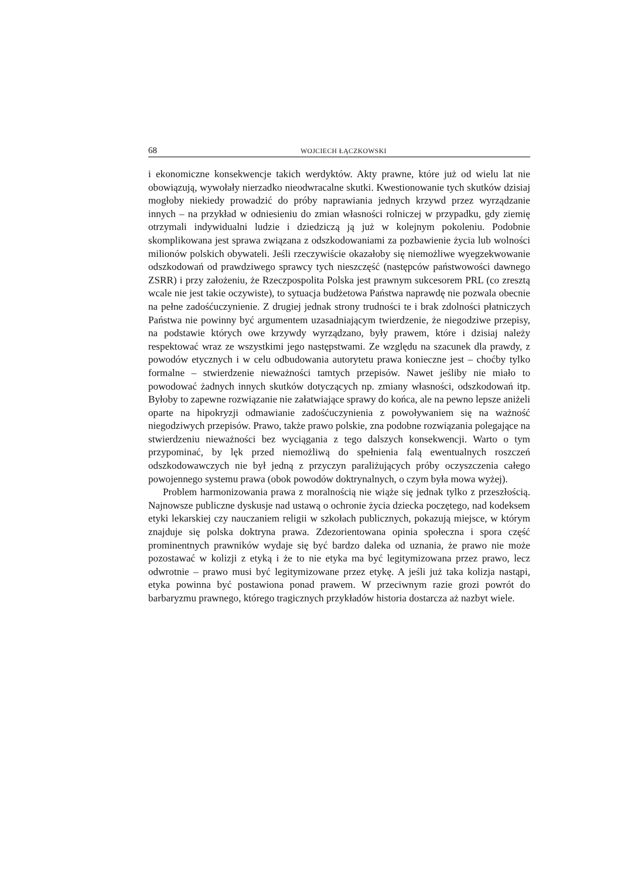68 WOJCIECH ŁĄCZKOWSKI
i ekonomiczne konsekwencje takich werdyktów. Akty prawne, które już od wielu lat nie obowiązują, wywołały nierzadko nieodwracalne skutki. Kwestionowanie tych skutków dzisiaj mogłoby niekiedy prowadzić do próby naprawiania jednych krzywd przez wyrządzanie innych – na przykład w odniesieniu do zmian własności rolniczej w przypadku, gdy ziemię otrzymali indywidualni ludzie i dziedziczą ją już w kolejnym pokoleniu. Podobnie skomplikowana jest sprawa związana z odszkodowaniami za pozbawienie życia lub wolności milionów polskich obywateli. Jeśli rzeczywiście okazałoby się niemożliwe wyegzekwowanie odszkodowań od prawdziwego sprawcy tych nieszczęść (następców państwowości dawnego ZSRR) i przy założeniu, że Rzeczpospolita Polska jest prawnym sukcesorem PRL (co zresztą wcale nie jest takie oczywiste), to sytuacja budżetowa Państwa naprawdę nie pozwala obecnie na pełne zadośćuczynienie. Z drugiej jednak strony trudności te i brak zdolności płatniczych Państwa nie powinny być argumentem uzasadniającym twierdzenie, że niegodziwe przepisy, na podstawie których owe krzywdy wyrządzano, były prawem, które i dzisiaj należy respektować wraz ze wszystkimi jego następstwami. Ze względu na szacunek dla prawdy, z powodów etycznych i w celu odbudowania autorytetu prawa konieczne jest – choćby tylko formalne – stwierdzenie nieważności tamtych przepisów. Nawet jeśliby nie miało to powodować żadnych innych skutków dotyczących np. zmiany własności, odszkodowań itp. Byłoby to zapewne rozwiązanie nie załatwiające sprawy do końca, ale na pewno lepsze aniżeli oparte na hipokryzji odmawianie zadośćuczynienia z powoływaniem się na ważność niegodziwych przepisów. Prawo, także prawo polskie, zna podobne rozwiązania polegające na stwierdzeniu nieważności bez wyciągania z tego dalszych konsekwencji. Warto o tym przypominać, by lęk przed niemożliwą do spełnienia falą ewentualnych roszczeń odszkodowawczych nie był jedną z przyczyn paraliżujących próby oczyszczenia całego powojennego systemu prawa (obok powodów doktrynalnych, o czym była mowa wyżej).
Problem harmonizowania prawa z moralnością nie wiąże się jednak tylko z przeszłością. Najnowsze publiczne dyskusje nad ustawą o ochronie życia dziecka poczętego, nad kodeksem etyki lekarskiej czy nauczaniem religii w szkołach publicznych, pokazują miejsce, w którym znajduje się polska doktryna prawa. Zdezorientowana opinia społeczna i spora część prominentnych prawników wydaje się być bardzo daleka od uznania, że prawo nie może pozostawać w kolizji z etyką i że to nie etyka ma być legitymizowana przez prawo, lecz odwrotnie – prawo musi być legitymizowane przez etykę. A jeśli już taka kolizja nastąpi, etyka powinna być postawiona ponad prawem. W przeciwnym razie grozi powrót do barbaryzmu prawnego, którego tragicznych przykładów historia dostarcza aż nazbyt wiele.